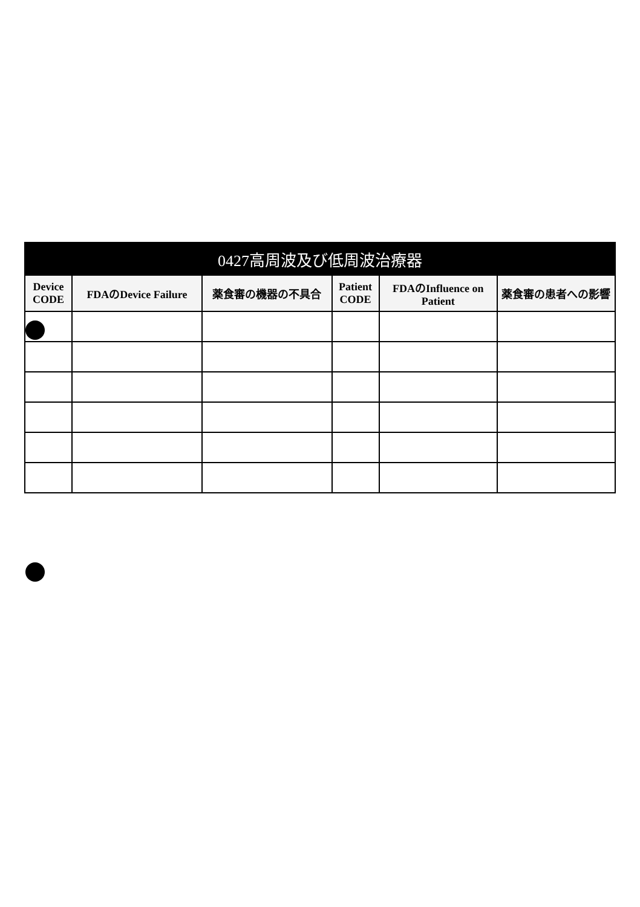| 0427高周波及び低周波治療器 | | | | | |
| --- | --- | --- | --- | --- | --- |
| Device CODE | FDAのDevice Failure | 薬食審の機器の不具合 | Patient CODE | FDAのInfluence on Patient | 薬食審の患者への影響 |